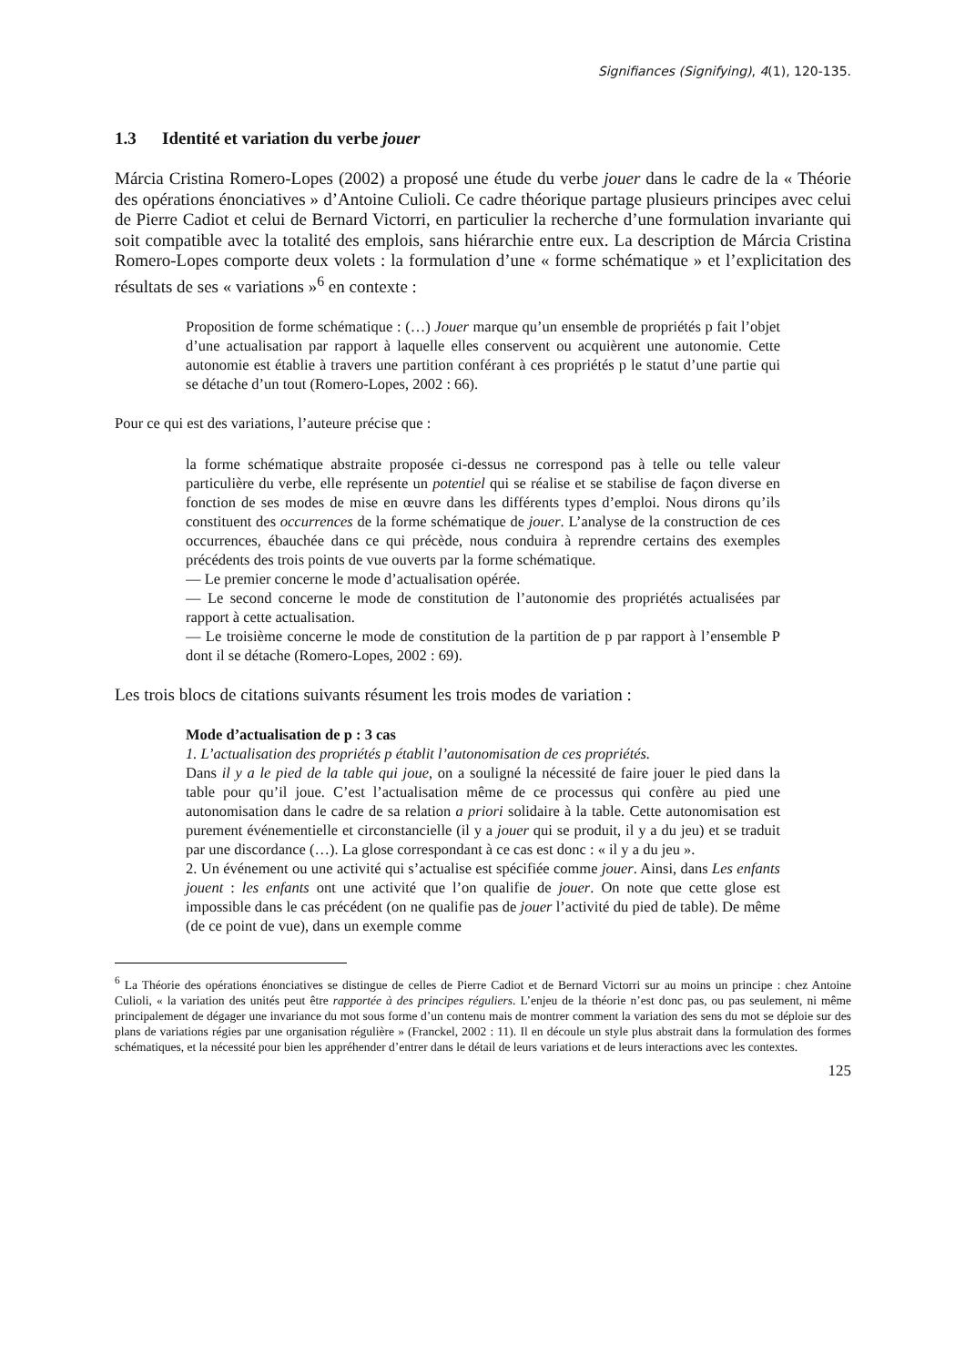Signifiances (Signifying), 4(1), 120-135.
1.3 Identité et variation du verbe jouer
Márcia Cristina Romero-Lopes (2002) a proposé une étude du verbe jouer dans le cadre de la « Théorie des opérations énonciatives » d’Antoine Culioli. Ce cadre théorique partage plusieurs principes avec celui de Pierre Cadiot et celui de Bernard Victorri, en particulier la recherche d’une formulation invariante qui soit compatible avec la totalité des emplois, sans hiérarchie entre eux. La description de Márcia Cristina Romero-Lopes comporte deux volets : la formulation d’une « forme schématique » et l’explicitation des résultats de ses « variations »<sup>6</sup> en contexte :
Proposition de forme schématique : (…) Jouer marque qu’un ensemble de propriétés p fait l’objet d’une actualisation par rapport à laquelle elles conservent ou acquièrent une autonomie. Cette autonomie est établie à travers une partition conférant à ces propriétés p le statut d’une partie qui se détache d’un tout (Romero-Lopes, 2002 : 66).
Pour ce qui est des variations, l’auteure précise que :
la forme schématique abstraite proposée ci-dessus ne correspond pas à telle ou telle valeur particulière du verbe, elle représente un potentiel qui se réalise et se stabilise de façon diverse en fonction de ses modes de mise en œuvre dans les différents types d’emploi. Nous dirons qu’ils constituent des occurrences de la forme schématique de jouer. L’analyse de la construction de ces occurrences, ébauchée dans ce qui précède, nous conduira à reprendre certains des exemples précédents des trois points de vue ouverts par la forme schématique.
— Le premier concerne le mode d’actualisation opérée.
— Le second concerne le mode de constitution de l’autonomie des propriétés actualisées par rapport à cette actualisation.
— Le troisième concerne le mode de constitution de la partition de p par rapport à l’ensemble P dont il se détache (Romero-Lopes, 2002 : 69).
Les trois blocs de citations suivants résument les trois modes de variation :
Mode d’actualisation de p : 3 cas
1. L’actualisation des propriétés p établit l’autonomisation de ces propriétés.
Dans il y a le pied de la table qui joue, on a souligné la nécessité de faire jouer le pied dans la table pour qu’il joue. C’est l’actualisation même de ce processus qui confère au pied une autonomisation dans le cadre de sa relation a priori solidaire à la table. Cette autonomisation est purement événementielle et circonstancielle (il y a jouer qui se produit, il y a du jeu) et se traduit par une discordance (…). La glose correspondant à ce cas est donc : « il y a du jeu ».
2. Un événement ou une activité qui s’actualise est spécifiée comme jouer. Ainsi, dans Les enfants jouent : les enfants ont une activité que l’on qualifie de jouer. On note que cette glose est impossible dans le cas précédent (on ne qualifie pas de jouer l’activité du pied de table). De même (de ce point de vue), dans un exemple comme
<sup>6</sup> La Théorie des opérations énonciatives se distingue de celles de Pierre Cadiot et de Bernard Victorri sur au moins un principe : chez Antoine Culioli, « la variation des unités peut être rapportée à des principes réguliers. L’enjeu de la théorie n’est donc pas, ou pas seulement, ni même principalement de dégager une invariance du mot sous forme d’un contenu mais de montrer comment la variation des sens du mot se déploie sur des plans de variations régies par une organisation régulière » (Franckel, 2002 : 11). Il en découle un style plus abstrait dans la formulation des formes schématiques, et la nécessité pour bien les appréhender d’entrer dans le détail de leurs variations et de leurs interactions avec les contextes.
125